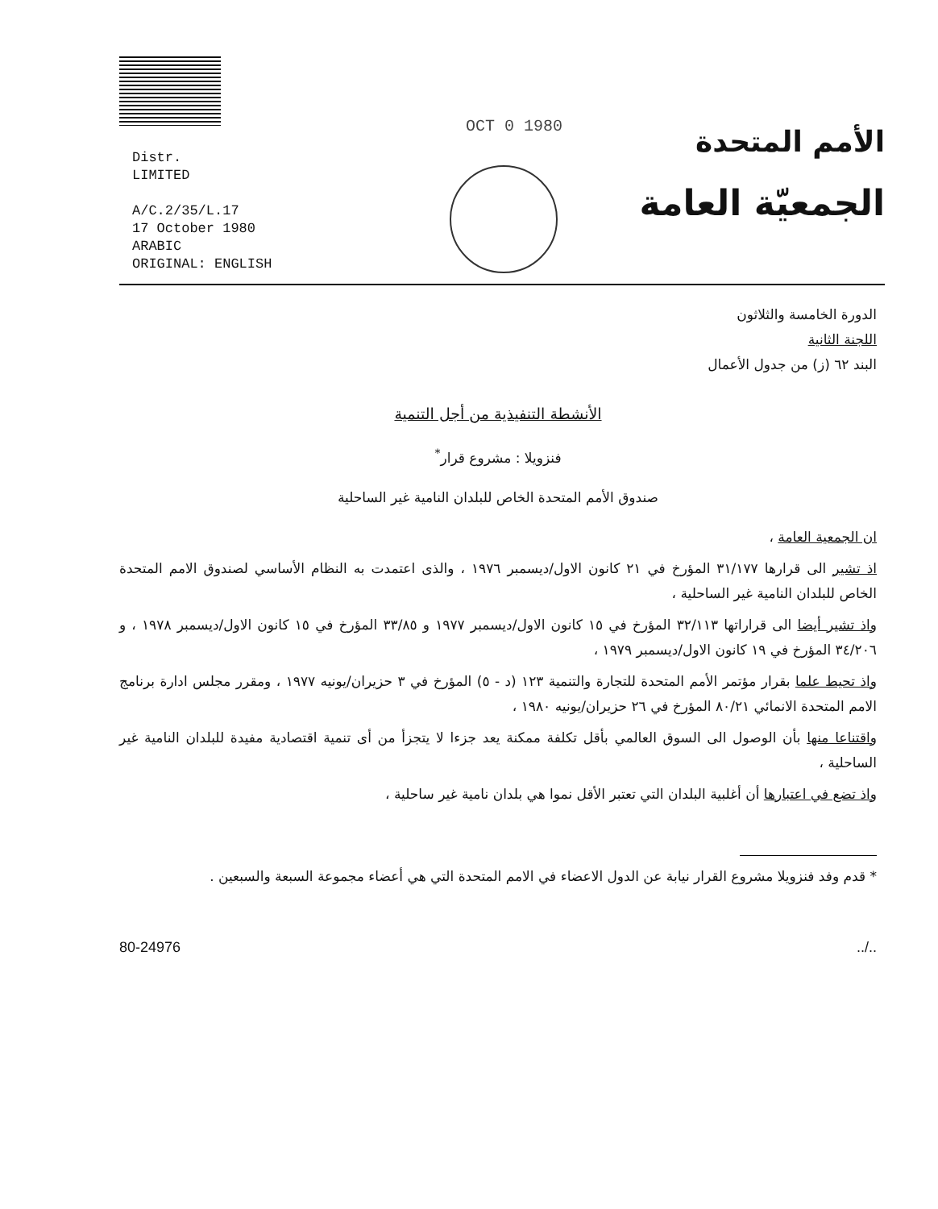Distr.
LIMITED
A/C.2/35/L.17
17 October 1980
ARABIC
ORIGINAL: ENGLISH
OCT 0 1980
الأمم المتحدة
الجمعيّة العامة
الدورة الخامسة والثلاثون
اللجنة الثانية
البند ٦٢ (ز) من جدول الأعمال
الأنشطة التنفيذية من أجل التنمية
فنزويلا : مشروع قرار<sup>*</sup>
صندوق الأمم المتحدة الخاص للبلدان النامية غير الساحلية
ان الجمعية العامة ،
اذ تشير الى قرارها ٣١/١٧٧ المؤرخ في ٢١ كانون الاول/ديسمبر ١٩٧٦ ، والذى اعتمدت به النظام الأساسي لصندوق الامم المتحدة الخاص للبلدان النامية غير الساحلية ،
واذ تشير أيضا الى قراراتها ٣٢/١١٣ المؤرخ في ١٥ كانون الاول/ديسمبر ١٩٧٧ و ٣٣/٨٥ المؤرخ في ١٥ كانون الاول/ديسمبر ١٩٧٨ ، و ٣٤/٢٠٦ المؤرخ في ١٩ كانون الاول/ديسمبر ١٩٧٩ ،
واذ تحيط علما بقرار مؤتمر الأمم المتحدة للتجارة والتنمية ١٢٣ (د - ٥) المؤرخ في ٣ حزيران/يونيه ١٩٧٧ ، ومقرر مجلس ادارة برنامج الامم المتحدة الانمائي ٨٠/٢١ المؤرخ في ٢٦ حزيران/يونيه ١٩٨٠ ،
واقتناعا منها بأن الوصول الى السوق العالمي بأقل تكلفة ممكنة يعد جزءا لا يتجزأ من أى تنمية اقتصادية مفيدة للبلدان النامية غير الساحلية ،
واذ تضع في اعتبارها أن أغلبية البلدان التي تعتبر الأقل نموا هي بلدان نامية غير ساحلية ،
* قدم وفد فنزويلا مشروع القرار نيابة عن الدول الاعضاء في الامم المتحدة التي هي أعضاء مجموعة السبعة والسبعين .
80-24976../..